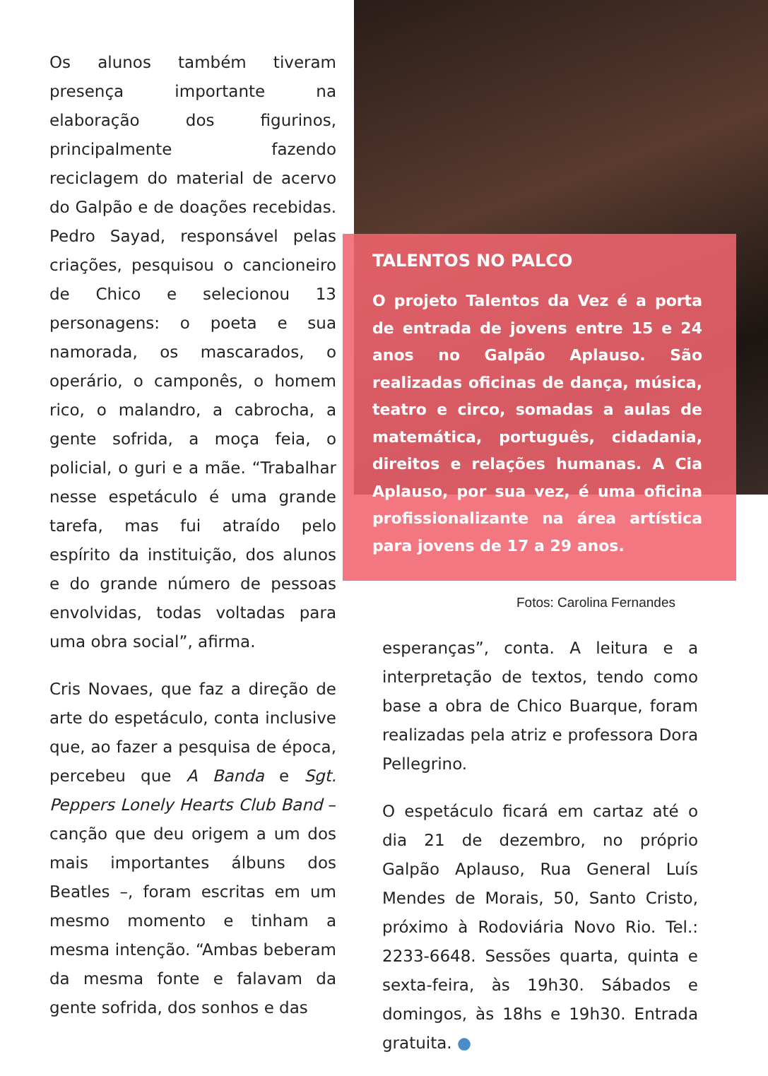Os alunos também tiveram presença importante na elaboração dos figurinos, principalmente fazendo reciclagem do material de acervo do Galpão e de doações recebidas. Pedro Sayad, responsável pelas criações, pesquisou o cancioneiro de Chico e selecionou 13 personagens: o poeta e sua namorada, os mascarados, o operário, o camponês, o homem rico, o malandro, a cabrocha, a gente sofrida, a moça feia, o policial, o guri e a mãe. “Trabalhar nesse espetáculo é uma grande tarefa, mas fui atraído pelo espírito da instituição, dos alunos e do grande número de pessoas envolvidas, todas voltadas para uma obra social”, afirma.
Cris Novaes, que faz a direção de arte do espetáculo, conta inclusive que, ao fazer a pesquisa de época, percebeu que A Banda e Sgt. Peppers Lonely Hearts Club Band – canção que deu origem a um dos mais importantes álbuns dos Beatles –, foram escritas em um mesmo momento e tinham a mesma intenção. “Ambas beberam da mesma fonte e falavam da gente sofrida, dos sonhos e das
TALENTOS NO PALCO
O projeto Talentos da Vez é a porta de entrada de jovens entre 15 e 24 anos no Galpão Aplauso. São realizadas oficinas de dança, música, teatro e circo, somadas a aulas de matemática, português, cidadania, direitos e relações humanas. A Cia Aplauso, por sua vez, é uma oficina profissionalizante na área artística para jovens de 17 a 29 anos.
Fotos: Carolina Fernandes
esperanças”, conta. A leitura e a interpretação de textos, tendo como base a obra de Chico Buarque, foram realizadas pela atriz e professora Dora Pellegrino.
O espetáculo ficará em cartaz até o dia 21 de dezembro, no próprio Galpão Aplauso, Rua General Luís Mendes de Morais, 50, Santo Cristo, próximo à Rodoviária Novo Rio. Tel.: 2233-6648. Sessões quarta, quinta e sexta-feira, às 19h30. Sábados e domingos, às 18hs e 19h30. Entrada gratuita. ●